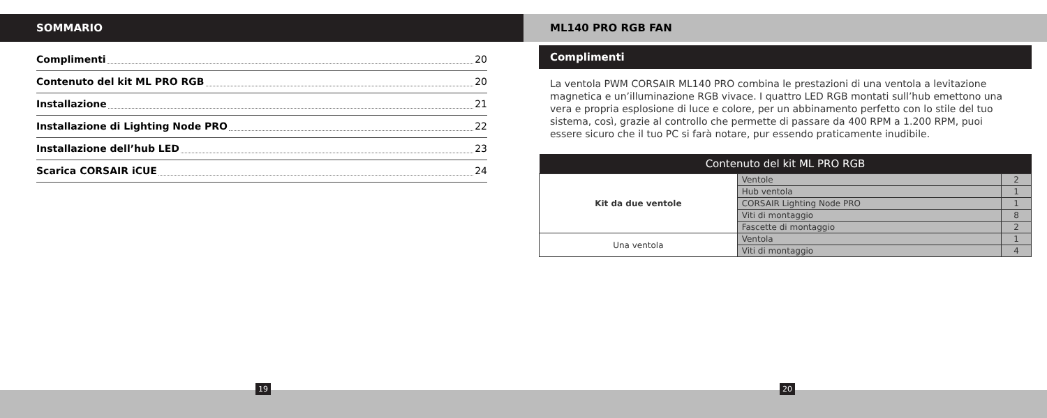SOMMARIO
Complimenti 20
Contenuto del kit ML PRO RGB 20
Installazione 21
Installazione di Lighting Node PRO 22
Installazione dell’hub LED 23
Scarica CORSAIR iCUE 24
ML140 PRO RGB FAN
Complimenti
La ventola PWM CORSAIR ML140 PRO combina le prestazioni di una ventola a levitazione magnetica e un’illuminazione RGB vivace. I quattro LED RGB montati sull’hub emettono una vera e propria esplosione di luce e colore, per un abbinamento perfetto con lo stile del tuo sistema, così, grazie al controllo che permette di passare da 400 RPM a 1.200 RPM, puoi essere sicuro che il tuo PC si farà notare, pur essendo praticamente inudibile.
| Contenuto del kit ML PRO RGB | | |
| --- | --- | --- |
| Kit da due ventole | Ventole | 2 |
| | Hub ventola | 1 |
| | CORSAIR Lighting Node PRO | 1 |
| | Viti di montaggio | 8 |
| | Fascette di montaggio | 2 |
| Una ventola | Ventola | 1 |
| | Viti di montaggio | 4 |
19 20